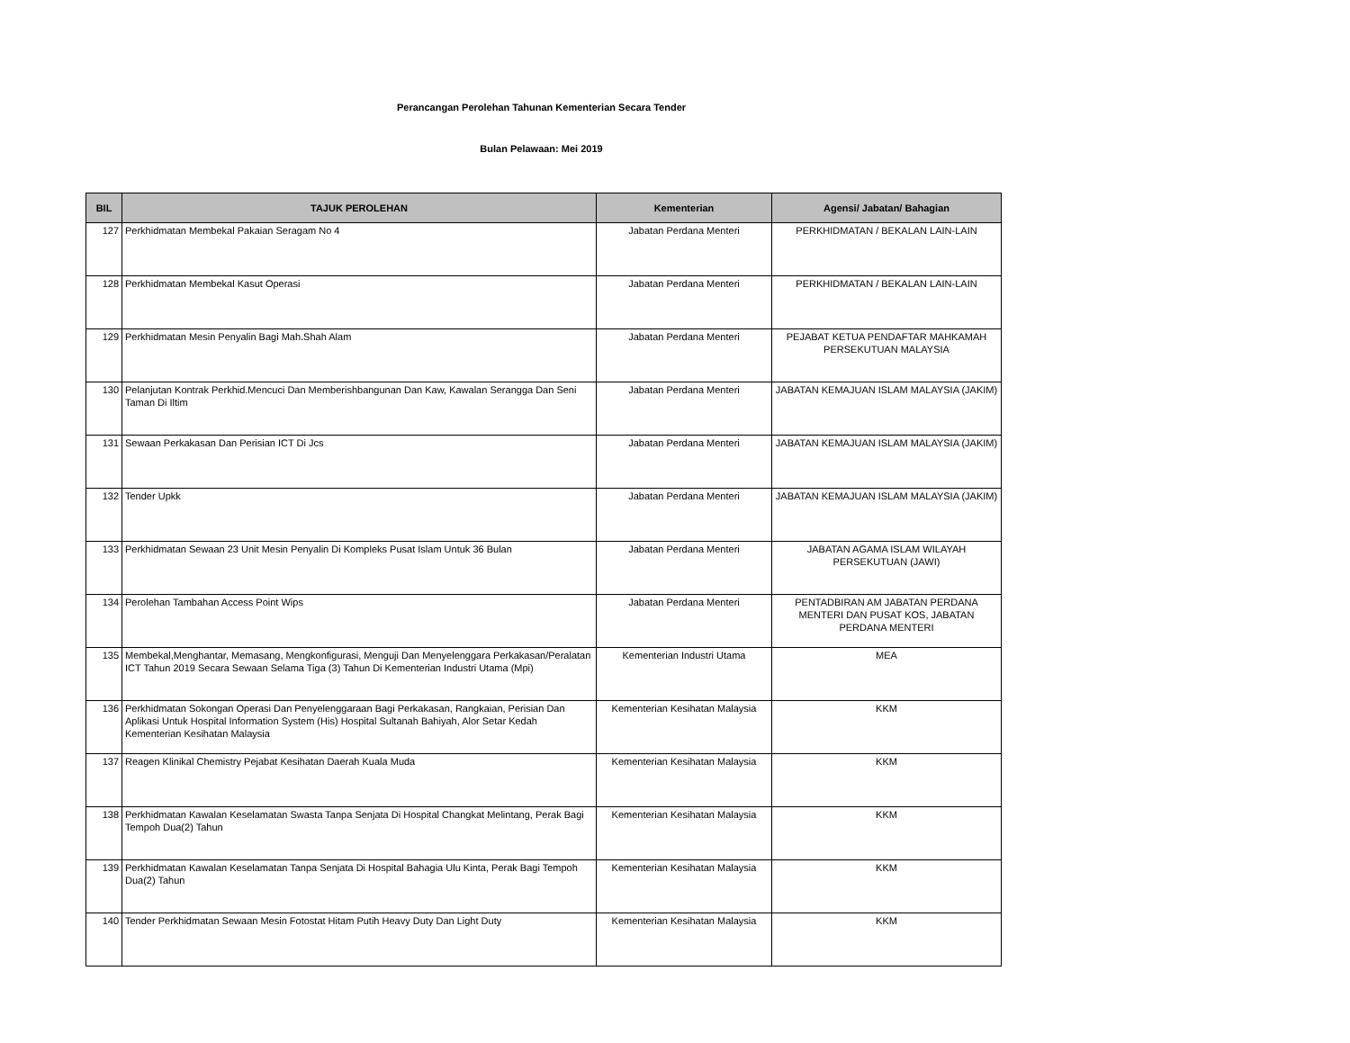Perancangan Perolehan Tahunan Kementerian Secara Tender
Bulan Pelawaan: Mei 2019
| BIL | TAJUK PEROLEHAN | Kementerian | Agensi/ Jabatan/ Bahagian |
| --- | --- | --- | --- |
| 127 | Perkhidmatan Membekal Pakaian Seragam No 4 | Jabatan Perdana Menteri | PERKHIDMATAN / BEKALAN LAIN-LAIN |
| 128 | Perkhidmatan Membekal Kasut Operasi | Jabatan Perdana Menteri | PERKHIDMATAN / BEKALAN LAIN-LAIN |
| 129 | Perkhidmatan Mesin Penyalin Bagi Mah.Shah Alam | Jabatan Perdana Menteri | PEJABAT KETUA PENDAFTAR MAHKAMAH PERSEKUTUAN MALAYSIA |
| 130 | Pelanjutan Kontrak Perkhid.Mencuci Dan Memberishbangunan Dan Kaw, Kawalan Serangga Dan Seni Taman Di Iltim | Jabatan Perdana Menteri | JABATAN KEMAJUAN ISLAM MALAYSIA (JAKIM) |
| 131 | Sewaan Perkakasan Dan Perisian ICT Di Jcs | Jabatan Perdana Menteri | JABATAN KEMAJUAN ISLAM MALAYSIA (JAKIM) |
| 132 | Tender Upkk | Jabatan Perdana Menteri | JABATAN KEMAJUAN ISLAM MALAYSIA (JAKIM) |
| 133 | Perkhidmatan Sewaan 23 Unit Mesin Penyalin Di Kompleks Pusat Islam Untuk 36 Bulan | Jabatan Perdana Menteri | JABATAN AGAMA ISLAM WILAYAH PERSEKUTUAN (JAWI) |
| 134 | Perolehan Tambahan Access Point Wips | Jabatan Perdana Menteri | PENTADBIRAN AM JABATAN PERDANA MENTERI DAN PUSAT KOS, JABATAN PERDANA MENTERI |
| 135 | Membekal,Menghantar, Memasang, Mengkonfigurasi, Menguji Dan Menyelenggara Perkakasan/Peralatan ICT Tahun 2019 Secara Sewaan Selama Tiga (3) Tahun Di Kementerian Industri Utama (Mpi) | Kementerian Industri Utama | MEA |
| 136 | Perkhidmatan Sokongan Operasi Dan Penyelenggaraan Bagi Perkakasan, Rangkaian, Perisian Dan Aplikasi Untuk Hospital Information System (His) Hospital Sultanah Bahiyah, Alor Setar Kedah Kementerian Kesihatan Malaysia | Kementerian Kesihatan Malaysia | KKM |
| 137 | Reagen Klinikal Chemistry Pejabat Kesihatan Daerah Kuala Muda | Kementerian Kesihatan Malaysia | KKM |
| 138 | Perkhidmatan Kawalan Keselamatan Swasta Tanpa Senjata Di Hospital Changkat Melintang, Perak Bagi Tempoh Dua(2) Tahun | Kementerian Kesihatan Malaysia | KKM |
| 139 | Perkhidmatan Kawalan Keselamatan Tanpa Senjata Di Hospital Bahagia Ulu Kinta, Perak Bagi Tempoh Dua(2) Tahun | Kementerian Kesihatan Malaysia | KKM |
| 140 | Tender Perkhidmatan Sewaan Mesin Fotostat Hitam Putih Heavy Duty Dan Light Duty | Kementerian Kesihatan Malaysia | KKM |